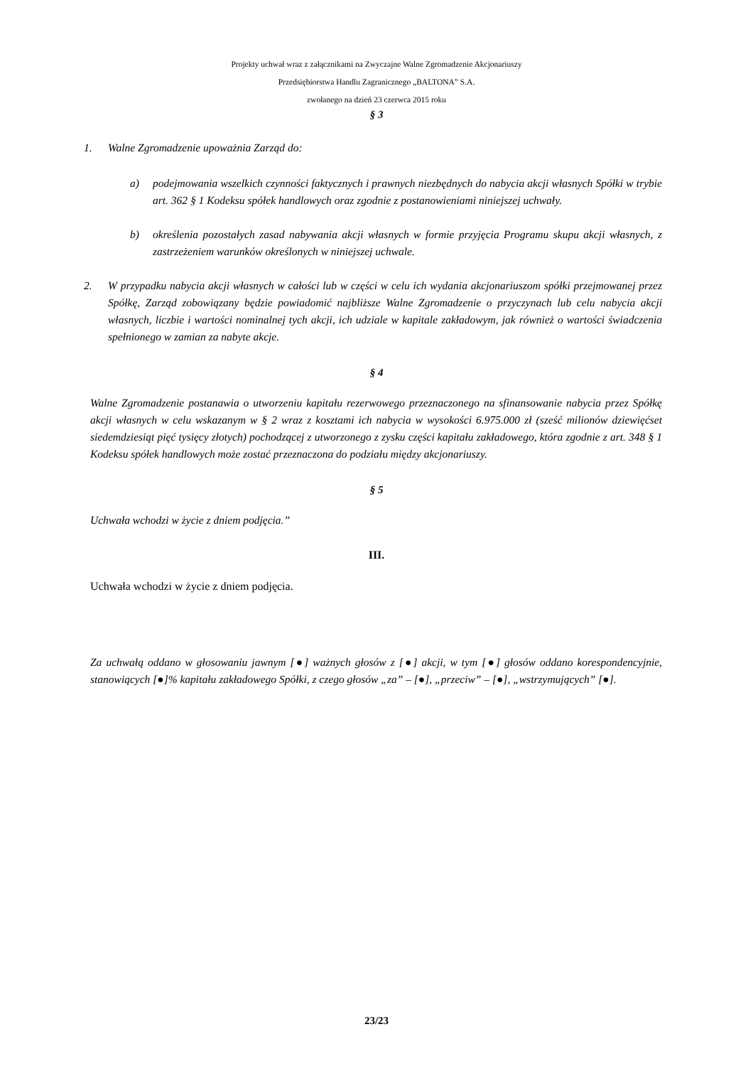Projekty uchwał wraz z załącznikami na Zwyczajne Walne Zgromadzenie Akcjonariuszy
Przedsiębiorstwa Handlu Zagranicznego „BALTONA” S.A.
zwołanego na dzień 23 czerwca 2015 roku
§ 3
1. Walne Zgromadzenie upoważnia Zarząd do:
a) podejmowania wszelkich czynności faktycznych i prawnych niezbędnych do nabycia akcji własnych Spółki w trybie art. 362 § 1 Kodeksu spółek handlowych oraz zgodnie z postanowieniami niniejszej uchwały.
b) określenia pozostałych zasad nabywania akcji własnych w formie przyjęcia Programu skupu akcji własnych, z zastrzeżeniem warunków określonych w niniejszej uchwale.
2. W przypadku nabycia akcji własnych w całości lub w części w celu ich wydania akcjonariuszom spółki przejmowanej przez Spółkę, Zarząd zobowiązany będzie powiadomić najbliższe Walne Zgromadzenie o przyczynach lub celu nabycia akcji własnych, liczbie i wartości nominalnej tych akcji, ich udziale w kapitale zakładowym, jak również o wartości świadczenia spełnionego w zamian za nabyte akcje.
§ 4
Walne Zgromadzenie postanawia o utworzeniu kapitału rezerwowego przeznaczonego na sfinansowanie nabycia przez Spółkę akcji własnych w celu wskazanym w § 2 wraz z kosztami ich nabycia w wysokości 6.975.000 zł (sześć milionów dziewięćset siedemdziesiąt pięć tysięcy złotych) pochodzącej z utworzonego z zysku części kapitału zakładowego, która zgodnie z art. 348 § 1 Kodeksu spółek handlowych może zostać przeznaczona do podziału między akcjonariuszy.
§ 5
Uchwała wchodzi w życie z dniem podjęcia.”
III.
Uchwała wchodzi w życie z dniem podjęcia.
Za uchwałą oddano w głosowaniu jawnym [●] ważnych głosów z [●] akcji, w tym [●] głosów oddano korespondencyjnie, stanowiących [●]% kapitału zakładowego Spółki, z czego głosów „za” – [●], „przeciw” – [●], „wstrzymujących” [●].
23/23